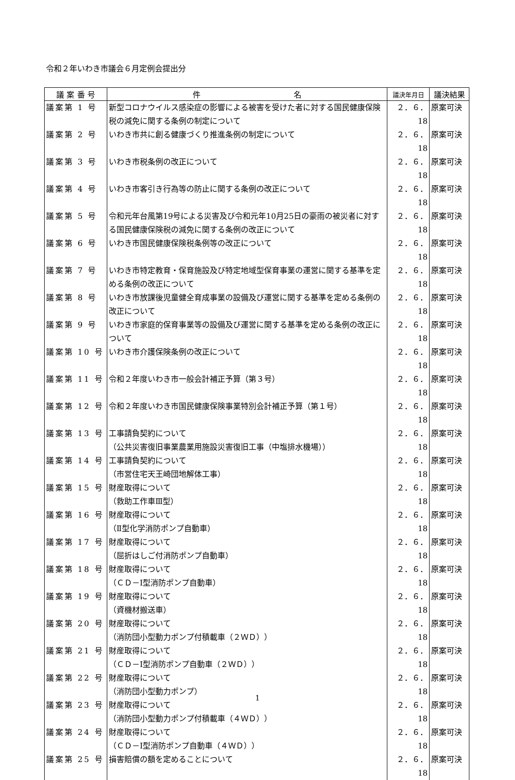令和２年いわき市議会６月定例会提出分
| 議 案 番 号 | 件 名 | 議決年月日 | 議決結果 |
| --- | --- | --- | --- |
| 議案第 1 号 | 新型コロナウイルス感染症の影響による被害を受けた者に対する国民健康保険税の減免に関する条例の制定について | ２．６．18 | 原案可決 |
| 議案第 2 号 | いわき市共に創る健康づくり推進条例の制定について | ２．６．18 | 原案可決 |
| 議案第 3 号 | いわき市税条例の改正について | ２．６．18 | 原案可決 |
| 議案第 4 号 | いわき市客引き行為等の防止に関する条例の改正について | ２．６．18 | 原案可決 |
| 議案第 5 号 | 令和元年台風第19号による災害及び令和元年10月25日の豪雨の被災者に対する国民健康保険税の減免に関する条例の改正について | ２．６．18 | 原案可決 |
| 議案第 6 号 | いわき市国民健康保険税条例等の改正について | ２．６．18 | 原案可決 |
| 議案第 7 号 | いわき市特定教育・保育施設及び特定地域型保育事業の運営に関する基準を定める条例の改正について | ２．６．18 | 原案可決 |
| 議案第 8 号 | いわき市放課後児童健全育成事業の設備及び運営に関する基準を定める条例の改正について | ２．６．18 | 原案可決 |
| 議案第 9 号 | いわき市家庭的保育事業等の設備及び運営に関する基準を定める条例の改正について | ２．６．18 | 原案可決 |
| 議案第 10 号 | いわき市介護保険条例の改正について | ２．６．18 | 原案可決 |
| 議案第 11 号 | 令和２年度いわき市一般会計補正予算（第３号） | ２．６．18 | 原案可決 |
| 議案第 12 号 | 令和２年度いわき市国民健康保険事業特別会計補正予算（第１号） | ２．６．18 | 原案可決 |
| 議案第 13 号 | 工事請負契約について （公共災害復旧事業農業用施設災害復旧工事（中塩排水機場）） | ２．６．18 | 原案可決 |
| 議案第 14 号 | 工事請負契約について （市営住宅天王崎団地解体工事） | ２．６．18 | 原案可決 |
| 議案第 15 号 | 財産取得について （救助工作車Ⅲ型） | ２．６．18 | 原案可決 |
| 議案第 16 号 | 財産取得について （Ⅱ型化学消防ポンプ自動車） | ２．６．18 | 原案可決 |
| 議案第 17 号 | 財産取得について （屈折はしご付消防ポンプ自動車） | ２．６．18 | 原案可決 |
| 議案第 18 号 | 財産取得について （ＣＤ－Ⅰ型消防ポンプ自動車） | ２．６．18 | 原案可決 |
| 議案第 19 号 | 財産取得について （資機材搬送車） | ２．６．18 | 原案可決 |
| 議案第 20 号 | 財産取得について （消防団小型動力ポンプ付積載車（２ＷＤ）） | ２．６．18 | 原案可決 |
| 議案第 21 号 | 財産取得について （ＣＤ－Ⅰ型消防ポンプ自動車（２ＷＤ）） | ２．６．18 | 原案可決 |
| 議案第 22 号 | 財産取得について （消防団小型動力ポンプ） | ２．６．18 | 原案可決 |
| 議案第 23 号 | 財産取得について （消防団小型動力ポンプ付積載車（４ＷＤ）） | ２．６．18 | 原案可決 |
| 議案第 24 号 | 財産取得について （ＣＤ－Ⅰ型消防ポンプ自動車（４ＷＤ）） | ２．６．18 | 原案可決 |
| 議案第 25 号 | 損害賠償の額を定めることについて | ２．６．18 | 原案可決 |
1